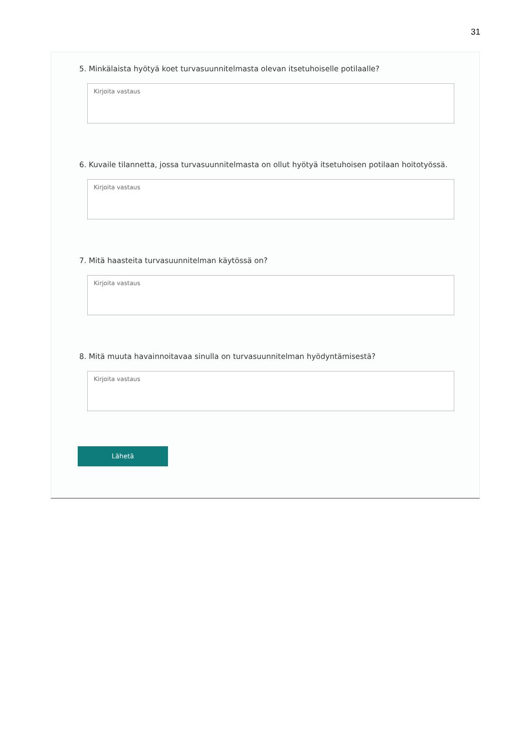31
5. Minkälaista hyötyä koet turvasuunnitelmasta olevan itsetuhoiselle potilaalle?
Kirjoita vastaus
6. Kuvaile tilannetta, jossa turvasuunnitelmasta on ollut hyötyä itsetuhoisen potilaan hoitotyössä.
Kirjoita vastaus
7. Mitä haasteita turvasuunnitelman käytössä on?
Kirjoita vastaus
8. Mitä muuta havainnoitavaa sinulla on turvasuunnitelman hyödyntämisestä?
Kirjoita vastaus
Lähetä